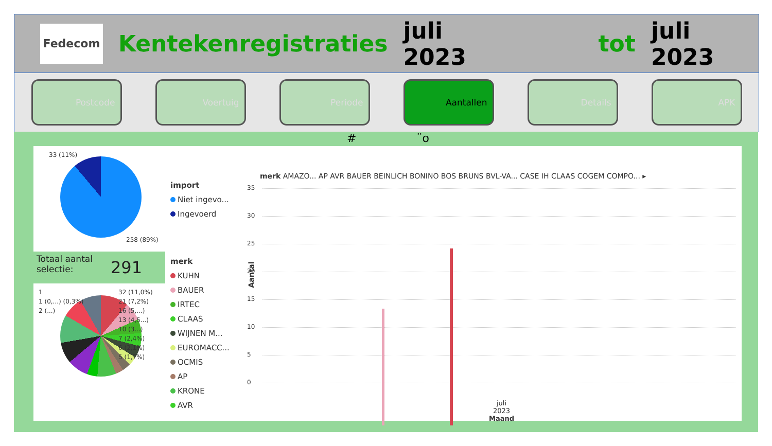Fedecom
Kentekenregistraties juli 2023 tot juli 2023
Postcode Voertuig Periode Aantallen Details APK
# ¨o
33 (11%)
258 (89%)
import
Niet ingevo...
Ingevoerd
Totaal aantal
selectie:
291
1
1 (0,...) (0,3%)
2 (...)
32 (11,0%)
21 (7,2%)
16 (5,...)
13 (4,5...)
10 (3...)
7 (2,4%)
6 (2,1%)
5 (1,7%)
merk
KUHN
BAUER
IRTEC
CLAAS
WIJNEN M...
EUROMACC...
OCMIS
AP
KRONE
AVR
merk AMAZO... AP AVR BAUER BEINLICH BONINO BOS BRUNS BVL-VA... CASE IH CLAAS COGEM COMPO... ▸
35
30
25
20
15
10
5
0
Aantal
juli
2023
Maand